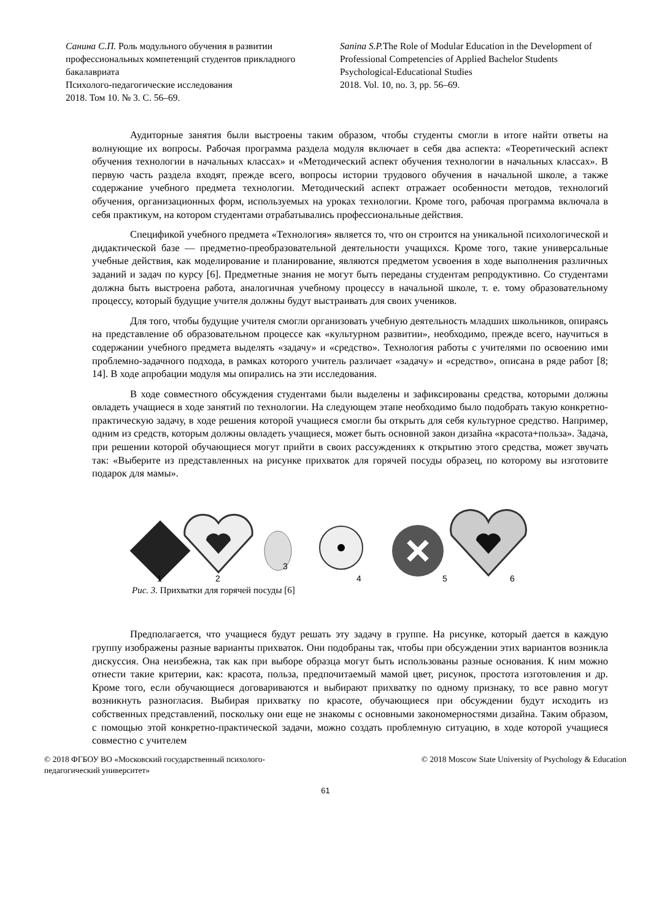Санина С.П. Роль модульного обучения в развитии профессиональных компетенций студентов прикладного бакалавриата
Психолого-педагогические исследования
2018. Том 10. № 3. С. 56–69.
Sanina S.P. The Role of Modular Education in the Development of Professional Competencies of Applied Bachelor Students
Psychological-Educational Studies
2018. Vol. 10, no. 3, pp. 56–69.
Аудиторные занятия были выстроены таким образом, чтобы студенты смогли в итоге найти ответы на волнующие их вопросы. Рабочая программа раздела модуля включает в себя два аспекта: «Теоретический аспект обучения технологии в начальных классах» и «Методический аспект обучения технологии в начальных классах». В первую часть раздела входят, прежде всего, вопросы истории трудового обучения в начальной школе, а также содержание учебного предмета технологии. Методический аспект отражает особенности методов, технологий обучения, организационных форм, используемых на уроках технологии. Кроме того, рабочая программа включала в себя практикум, на котором студентами отрабатывались профессиональные действия.
Спецификой учебного предмета «Технология» является то, что он строится на уникальной психологической и дидактической базе — предметно-преобразовательной деятельности учащихся. Кроме того, такие универсальные учебные действия, как моделирование и планирование, являются предметом усвоения в ходе выполнения различных заданий и задач по курсу [6]. Предметные знания не могут быть переданы студентам репродуктивно. Со студентами должна быть выстроена работа, аналогичная учебному процессу в начальной школе, т. е. тому образовательному процессу, который будущие учителя должны будут выстраивать для своих учеников.
Для того, чтобы будущие учителя смогли организовать учебную деятельность младших школьников, опираясь на представление об образовательном процессе как «культурном развитии», необходимо, прежде всего, научиться в содержании учебного предмета выделять «задачу» и «средство». Технология работы с учителями по освоению ими проблемно-задачного подхода, в рамках которого учитель различает «задачу» и «средство», описана в ряде работ [8; 14]. В ходе апробации модуля мы опирались на эти исследования.
В ходе совместного обсуждения студентами были выделены и зафиксированы средства, которыми должны овладеть учащиеся в ходе занятий по технологии. На следующем этапе необходимо было подобрать такую конкретно-практическую задачу, в ходе решения которой учащиеся смогли бы открыть для себя культурное средство. Например, одним из средств, которым должны овладеть учащиеся, может быть основной закон дизайна «красота+польза». Задача, при решении которой обучающиеся могут прийти в своих рассуждениях к открытию этого средства, может звучать так: «Выберите из представленных на рисунке прихваток для горячей посуды образец, по которому вы изготовите подарок для мамы».
1
2
3
4
5
6
Рис. 3. Прихватки для горячей посуды [6]
Предполагается, что учащиеся будут решать эту задачу в группе. На рисунке, который дается в каждую группу изображены разные варианты прихваток. Они подобраны так, чтобы при обсуждении этих вариантов возникла дискуссия. Она неизбежна, так как при выборе образца могут быть использованы разные основания. К ним можно отнести такие критерии, как: красота, польза, предпочитаемый мамой цвет, рисунок, простота изготовления и др. Кроме того, если обучающиеся договариваются и выбирают прихватку по одному признаку, то все равно могут возникнуть разногласия. Выбирая прихватку по красоте, обучающиеся при обсуждении будут исходить из собственных представлений, поскольку они еще не знакомы с основными закономерностями дизайна. Таким образом, с помощью этой конкретно-практической задачи, можно создать проблемную ситуацию, в ходе которой учащиеся совместно с учителем
© 2018 ФГБОУ ВО «Московский государственный психолого-
педагогический университет»
© 2018 Moscow State University of Psychology & Education
61